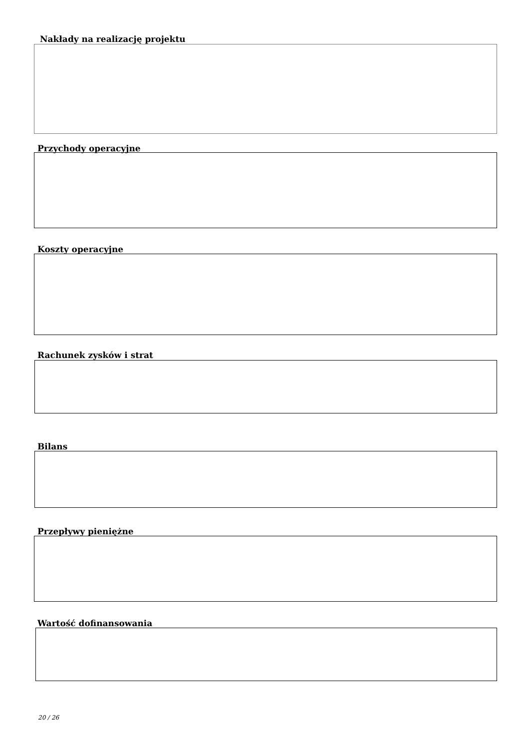Nakłady na realizację projektu
Przychody operacyjne
Koszty operacyjne
Rachunek zysków i strat
Bilans
Przepływy pieniężne
Wartość dofinansowania
20 / 26